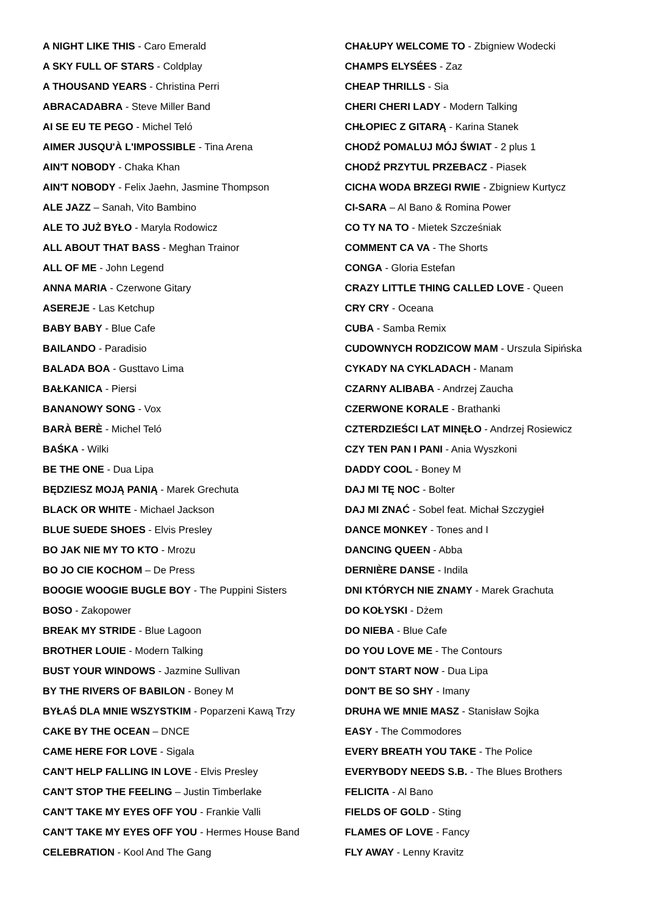A NIGHT LIKE THIS - Caro Emerald
A SKY FULL OF STARS - Coldplay
A THOUSAND YEARS - Christina Perri
ABRACADABRA - Steve Miller Band
AI SE EU TE PEGO - Michel Teló
AIMER JUSQU'À L'IMPOSSIBLE - Tina Arena
AIN'T NOBODY - Chaka Khan
AIN'T NOBODY - Felix Jaehn, Jasmine Thompson
ALE JAZZ – Sanah, Vito Bambino
ALE TO JUŻ BYŁO - Maryla Rodowicz
ALL ABOUT THAT BASS - Meghan Trainor
ALL OF ME - John Legend
ANNA MARIA - Czerwone Gitary
ASEREJE - Las Ketchup
BABY BABY - Blue Cafe
BAILANDO - Paradisio
BALADA BOA - Gusttavo Lima
BAŁKANICA - Piersi
BANANOWY SONG - Vox
BARÀ BERÈ - Michel Teló
BAŚKA - Wilki
BE THE ONE - Dua Lipa
BĘDZIESZ MOJĄ PANIĄ - Marek Grechuta
BLACK OR WHITE - Michael Jackson
BLUE SUEDE SHOES - Elvis Presley
BO JAK NIE MY TO KTO - Mrozu
BO JO CIE KOCHOM – De Press
BOOGIE WOOGIE BUGLE BOY - The Puppini Sisters
BOSO - Zakopower
BREAK MY STRIDE - Blue Lagoon
BROTHER LOUIE - Modern Talking
BUST YOUR WINDOWS - Jazmine Sullivan
BY THE RIVERS OF BABILON - Boney M
BYŁAŚ DLA MNIE WSZYSTKIM - Poparzeni Kawą Trzy
CAKE BY THE OCEAN – DNCE
CAME HERE FOR LOVE - Sigala
CAN'T HELP FALLING IN LOVE - Elvis Presley
CAN'T STOP THE FEELING – Justin Timberlake
CAN'T TAKE MY EYES OFF YOU - Frankie Valli
CAN'T TAKE MY EYES OFF YOU - Hermes House Band
CELEBRATION - Kool And The Gang
CHAŁUPY WELCOME TO - Zbigniew Wodecki
CHAMPS ELYSÉES - Zaz
CHEAP THRILLS - Sia
CHERI CHERI LADY - Modern Talking
CHŁOPIEC Z GITARĄ - Karina Stanek
CHODŹ POMALUJ MÓJ ŚWIAT - 2 plus 1
CHODŹ PRZYTUL PRZEBACZ - Piasek
CICHA WODA BRZEGI RWIE - Zbigniew Kurtycz
CI-SARA – Al Bano & Romina Power
CO TY NA TO - Mietek Szcześniak
COMMENT CA VA - The Shorts
CONGA - Gloria Estefan
CRAZY LITTLE THING CALLED LOVE - Queen
CRY CRY - Oceana
CUBA - Samba Remix
CUDOWNYCH RODZICOW MAM - Urszula Sipińska
CYKADY NA CYKLADACH - Manam
CZARNY ALIBABA - Andrzej Zaucha
CZERWONE KORALE - Brathanki
CZTERDZIEŚCI LAT MINĘŁO - Andrzej Rosiewicz
CZY TEN PAN I PANI - Ania Wyszkoni
DADDY COOL - Boney M
DAJ MI TĘ NOC - Bolter
DAJ MI ZNAĆ - Sobel feat. Michał Szczygieł
DANCE MONKEY - Tones and I
DANCING QUEEN - Abba
DERNIÈRE DANSE - Indila
DNI KTÓRYCH NIE ZNAMY - Marek Grachuta
DO KOŁYSKI - Dżem
DO NIEBA - Blue Cafe
DO YOU LOVE ME - The Contours
DON'T START NOW - Dua Lipa
DON'T BE SO SHY - Imany
DRUHA WE MNIE MASZ - Stanisław Sojka
EASY - The Commodores
EVERY BREATH YOU TAKE - The Police
EVERYBODY NEEDS S.B. - The Blues Brothers
FELICITA - Al Bano
FIELDS OF GOLD - Sting
FLAMES OF LOVE - Fancy
FLY AWAY - Lenny Kravitz